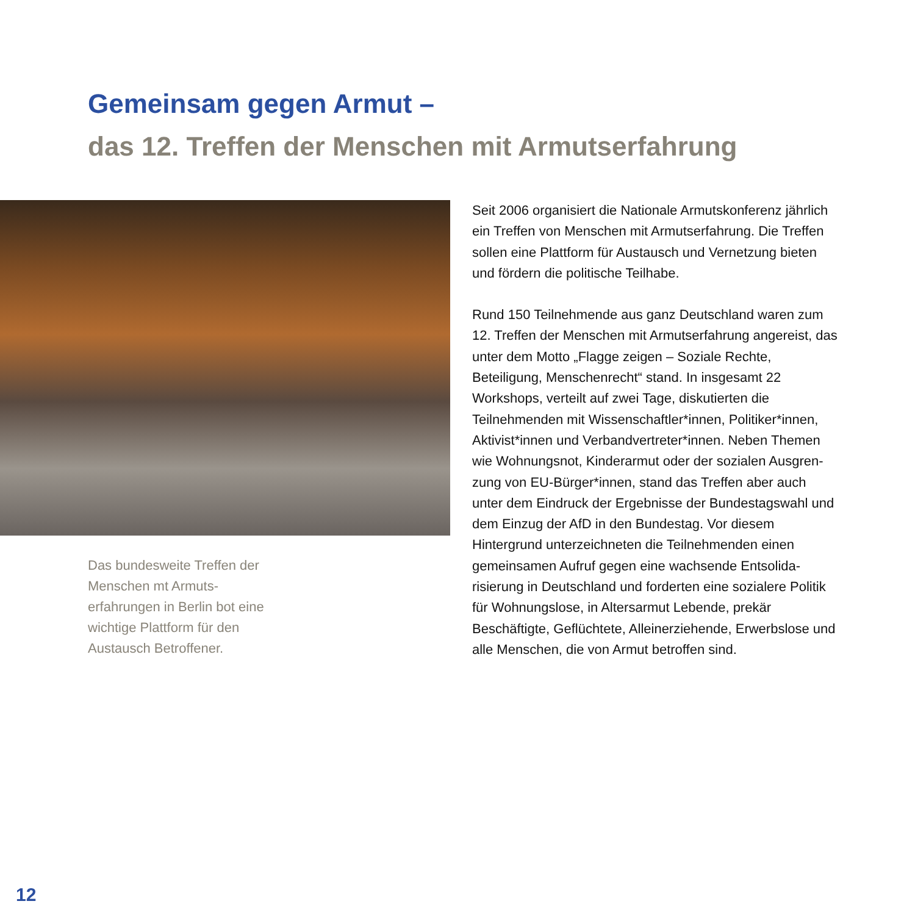Gemeinsam gegen Armut –
das 12. Treffen der Menschen mit Armutserfahrung
Das bundesweite Treffen der Menschen mt Armuts­erfahrungen in Berlin bot eine wichtige Plattform für den Austausch Betroffener.
Seit 2006 organisiert die Nationale Armutskonferenz jähr­lich ein Treffen von Menschen mit Armutserfahrung. Die Treffen sollen eine Plattform für Austausch und Vernet­zung bieten und fördern die politische Teilhabe.
Rund 150 Teilnehmende aus ganz Deutschland waren zum 12. Treffen der Menschen mit Armutserfahrung angereist, das unter dem Motto „Flagge zeigen – Soziale Rechte, Beteiligung, Menschenrecht“ stand. In insgesamt 22 Workshops, verteilt auf zwei Tage, diskutierten die Teilnehmenden mit Wissenschaftler*innen, Politiker*innen, Aktivist*innen und Verbandvertreter*innen. Neben Themen wie Wohnungsnot, Kinderarmut oder der sozialen Ausgren­zung von EU-Bürger*innen, stand das Treffen aber auch unter dem Eindruck der Ergebnisse der Bundestagswahl und dem Einzug der AfD in den Bundestag. Vor diesem Hintergrund unterzeichneten die Teilnehmenden einen gemeinsamen Aufruf gegen eine wachsende Entsolida­risierung in Deutschland und forderten eine sozialere Politik für Wohnungslose, in Altersarmut Lebende, prekär Beschäftigte, Geflüchtete, Alleinerziehende, Erwerbslose und alle Menschen, die von Armut betroffen sind.
12